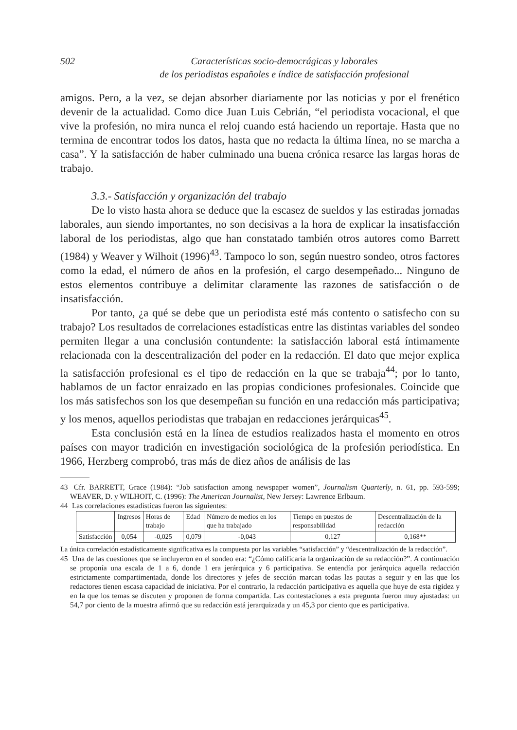502 Características socio-democrágicas y laborales
de los periodistas españoles e índice de satisfacción profesional
amigos. Pero, a la vez, se dejan absorber diariamente por las noticias y por el frenético devenir de la actualidad. Como dice Juan Luis Cebrián, “el periodista vocacional, el que vive la profesión, no mira nunca el reloj cuando está haciendo un reportaje. Hasta que no termina de encontrar todos los datos, hasta que no redacta la última línea, no se marcha a casa”. Y la satisfacción de haber culminado una buena crónica resarce las largas horas de trabajo.
3.3.- Satisfacción y organización del trabajo
De lo visto hasta ahora se deduce que la escasez de sueldos y las estiradas jornadas laborales, aun siendo importantes, no son decisivas a la hora de explicar la insatisfacción laboral de los periodistas, algo que han constatado también otros autores como Barrett (1984) y Weaver y Wilhoit (1996)<sup>43</sup>. Tampoco lo son, según nuestro sondeo, otros factores como la edad, el número de años en la profesión, el cargo desempeñado... Ninguno de estos elementos contribuye a delimitar claramente las razones de satisfacción o de insatisfacción.
Por tanto, ¿a qué se debe que un periodista esté más contento o satisfecho con su trabajo? Los resultados de correlaciones estadísticas entre las distintas variables del sondeo permiten llegar a una conclusión contundente: la satisfacción laboral está íntimamente relacionada con la descentralización del poder en la redacción. El dato que mejor explica la satisfacción profesional es el tipo de redacción en la que se trabaja<sup>44</sup>; por lo tanto, hablamos de un factor enraizado en las propias condiciones profesionales. Coincide que los más satisfechos son los que desempeñan su función en una redacción más participativa; y los menos, aquellos periodistas que trabajan en redacciones jerárquicas<sup>45</sup>.
Esta conclusión está en la línea de estudios realizados hasta el momento en otros países con mayor tradición en investigación sociológica de la profesión periodística. En 1966, Herzberg comprobó, tras más de diez años de análisis de las
43 Cfr. BARRETT, Grace (1984): “Job satisfaction among newspaper women”, Journalism Quarterly, n. 61, pp. 593-599; WEAVER, D. y WILHOIT, C. (1996): The American Journalist, New Jersey: Lawrence Erlbaum.
44 Las correlaciones estadísticas fueron las siguientes:
| | Ingresos | Horas de trabajo | Edad | Número de medios en los que ha trabajado | Tiempo en puestos de responsabilidad | Descentralización de la redacción |
| Satisfacción | 0,054 | -0,025 | 0,079 | -0,043 | 0,127 | 0,168** |
La única correlación estadísticamente significativa es la compuesta por las variables “satisfacción” y “descentralización de la redacción”.
45 Una de las cuestiones que se incluyeron en el sondeo era: “¿Cómo calificaría la organización de su redacción?”. A continuación se proponía una escala de 1 a 6, donde 1 era jerárquica y 6 participativa. Se entendía por jerárquica aquella redacción estrictamente compartimentada, donde los directores y jefes de sección marcan todas las pautas a seguir y en las que los redactores tienen escasa capacidad de iniciativa. Por el contrario, la redacción participativa es aquella que huye de esta rigidez y en la que los temas se discuten y proponen de forma compartida. Las contestaciones a esta pregunta fueron muy ajustadas: un 54,7 por ciento de la muestra afirmó que su redacción está jerarquizada y un 45,3 por ciento que es participativa.